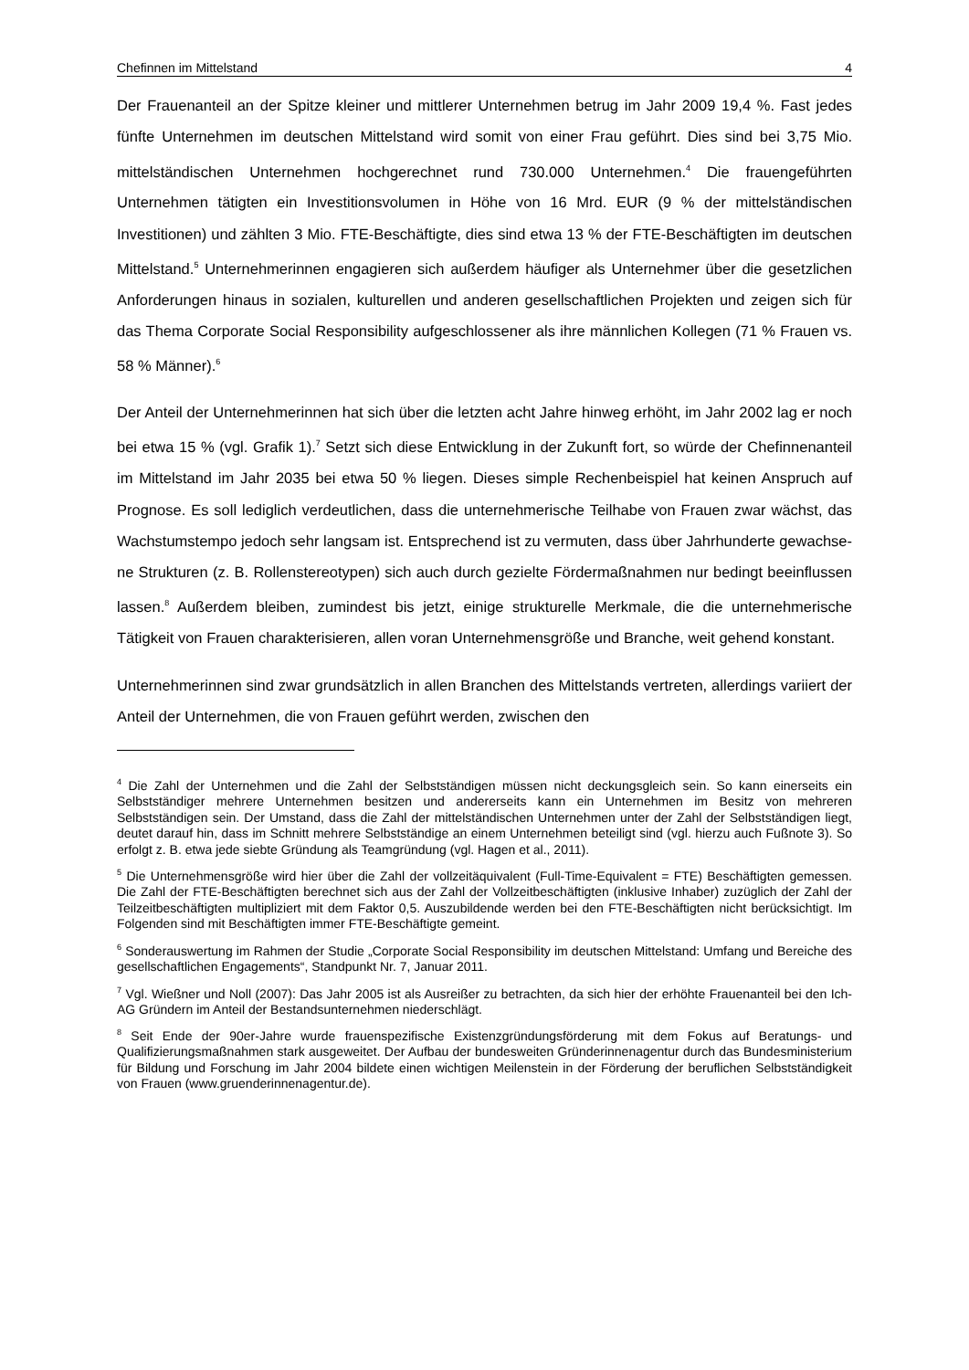Chefinnen im Mittelstand 4
Der Frauenanteil an der Spitze kleiner und mittlerer Unternehmen betrug im Jahr 2009 19,4 %. Fast jedes fünfte Unternehmen im deutschen Mittelstand wird somit von einer Frau geführt. Dies sind bei 3,75 Mio. mittelständischen Unternehmen hochgerechnet rund 730.000 Unternehmen.<sup>4</sup> Die frauengeführten Unternehmen tätigten ein Investitionsvolumen in Höhe von 16 Mrd. EUR (9 % der mittelständischen Investitionen) und zählten 3 Mio. FTE-Beschäftigte, dies sind etwa 13 % der FTE-Beschäftigten im deutschen Mittelstand.<sup>5</sup> Unter­nehmerinnen engagieren sich außerdem häufiger als Unternehmer über die gesetzlichen Anforderungen hinaus in sozialen, kulturellen und anderen gesellschaftlichen Projekten und zeigen sich für das Thema Corporate Social Responsibility aufgeschlossener als ihre männ­lichen Kollegen (71 % Frauen vs. 58 % Männer).<sup>6</sup>
Der Anteil der Unternehmerinnen hat sich über die letzten acht Jahre hinweg erhöht, im Jahr 2002 lag er noch bei etwa 15 % (vgl. Grafik 1).<sup>7</sup> Setzt sich diese Entwicklung in der Zu­kunft fort, so würde der Chefinnenanteil im Mittelstand im Jahr 2035 bei etwa 50 % liegen. Dieses simple Rechenbeispiel hat keinen Anspruch auf Prognose. Es soll lediglich verdeutli­chen, dass die unternehmerische Teilhabe von Frauen zwar wächst, das Wachstumstempo jedoch sehr langsam ist. Entsprechend ist zu vermuten, dass über Jahrhunderte gewachse­ne Strukturen (z. B. Rollenstereotypen) sich auch durch gezielte Fördermaßnahmen nur be­dingt beeinflussen lassen.<sup>8</sup> Außerdem bleiben, zumindest bis jetzt, einige strukturelle Merk­male, die die unternehmerische Tätigkeit von Frauen charakterisieren, allen voran Unter­nehmensgröße und Branche, weit gehend konstant.
Unternehmerinnen sind zwar grundsätzlich in allen Branchen des Mittelstands vertreten, al­lerdings variiert der Anteil der Unternehmen, die von Frauen geführt werden, zwischen den
<sup>4</sup> Die Zahl der Unternehmen und die Zahl der Selbstständigen müssen nicht deckungsgleich sein. So kann einerseits ein Selbstständiger mehrere Unternehmen besitzen und andererseits kann ein Unter­nehmen im Besitz von mehreren Selbstständigen sein. Der Umstand, dass die Zahl der mittelständi­schen Unternehmen unter der Zahl der Selbstständigen liegt, deutet darauf hin, dass im Schnitt meh­rere Selbstständige an einem Unternehmen beteiligt sind (vgl. hierzu auch Fußnote 3). So erfolgt z. B. etwa jede siebte Gründung als Teamgründung (vgl. Hagen et al., 2011).
<sup>5</sup> Die Unternehmensgröße wird hier über die Zahl der vollzeitäquivalent (Full-Time-Equivalent = FTE) Beschäftigten gemessen. Die Zahl der FTE-Beschäftigten berechnet sich aus der Zahl der Vollzeitbe­schäftigten (inklusive Inhaber) zuzüglich der Zahl der Teilzeitbeschäftigten multipliziert mit dem Fak­tor 0,5. Auszubildende werden bei den FTE-Beschäftigten nicht berücksichtigt. Im Folgenden sind mit Beschäftigten immer FTE-Beschäftigte gemeint.
<sup>6</sup> Sonderauswertung im Rahmen der Studie „Corporate Social Responsibility im deutschen Mit­telstand: Umfang und Bereiche des gesellschaftlichen Engagements“, Standpunkt Nr. 7, Januar 2011.
<sup>7</sup> Vgl. Wießner und Noll (2007): Das Jahr 2005 ist als Ausreißer zu betrachten, da sich hier der erhöh­te Frauenanteil bei den Ich-AG Gründern im Anteil der Bestandsunternehmen niederschlägt.
<sup>8</sup> Seit Ende der 90er-Jahre wurde frauenspezifische Existenzgründungsförderung mit dem Fokus auf Beratungs- und Qualifizierungsmaßnahmen stark ausgeweitet. Der Aufbau der bundesweiten Gründe­rinnenagentur durch das Bundesministerium für Bildung und Forschung im Jahr 2004 bildete einen wichtigen Meilenstein in der Förderung der beruflichen Selbstständigkeit von Frauen (www.gruenderinnenagentur.de).